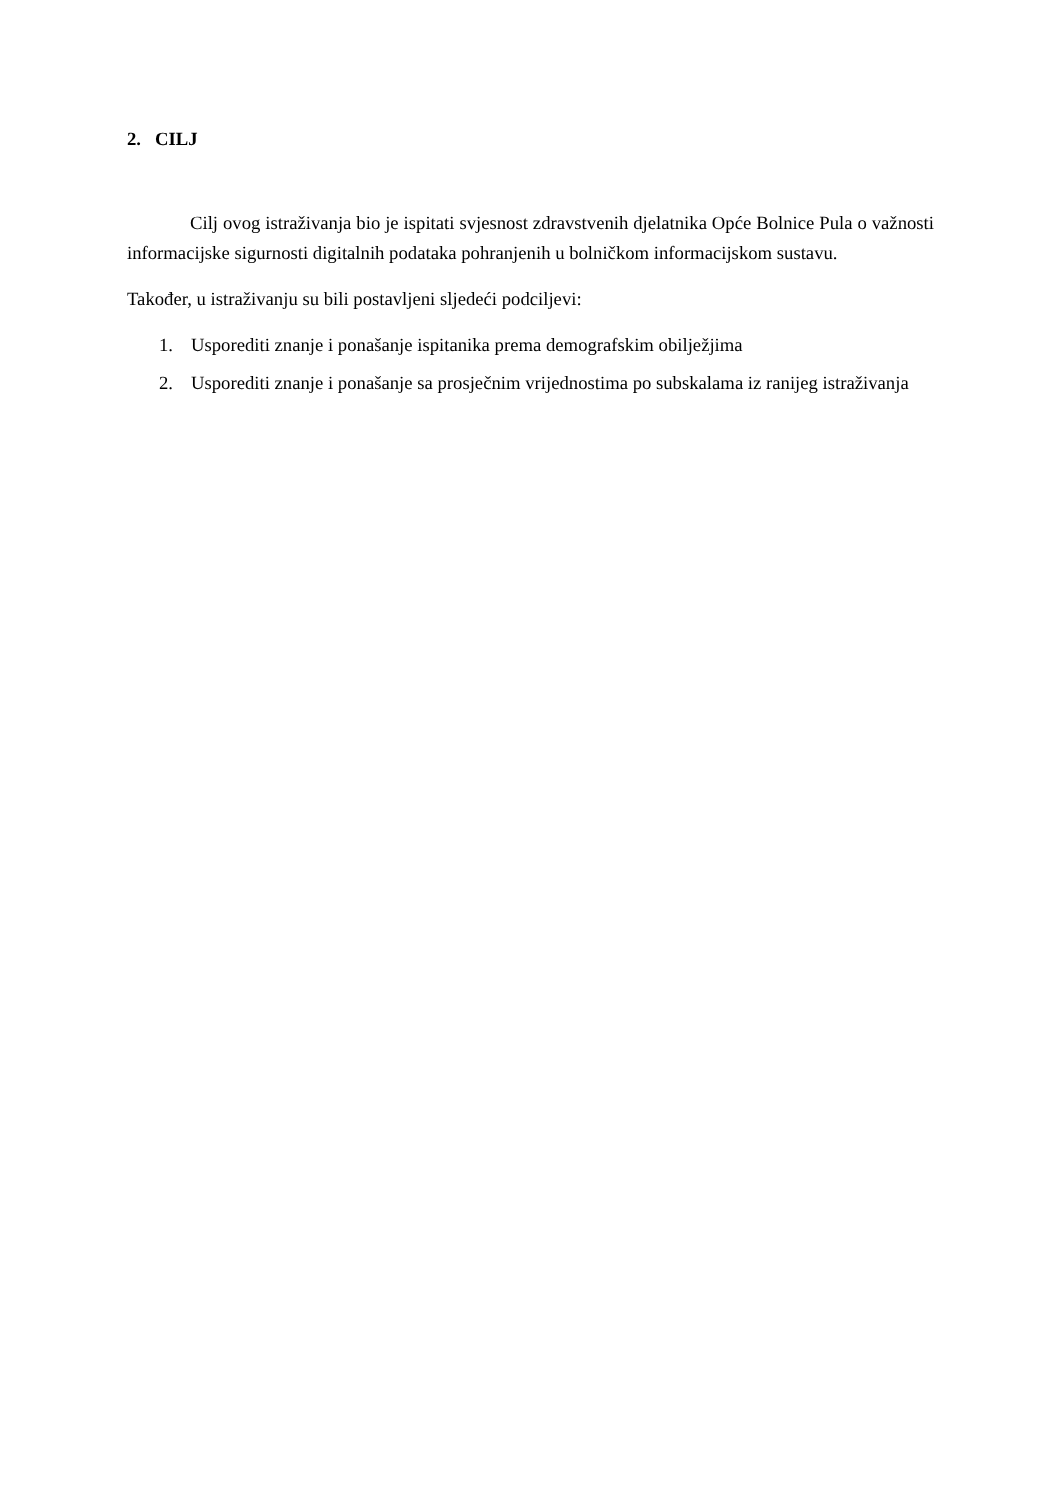2. CILJ
Cilj ovog istraživanja bio je ispitati svjesnost zdravstvenih djelatnika Opće Bolnice Pula o važnosti informacijske sigurnosti digitalnih podataka pohranjenih u bolničkom informacijskom sustavu.
Također, u istraživanju su bili postavljeni sljedeći podciljevi:
1. Usporediti znanje i ponašanje ispitanika prema demografskim obilježjima
2. Usporediti znanje i ponašanje sa prosječnim vrijednostima po subskalama iz ranijeg istraživanja